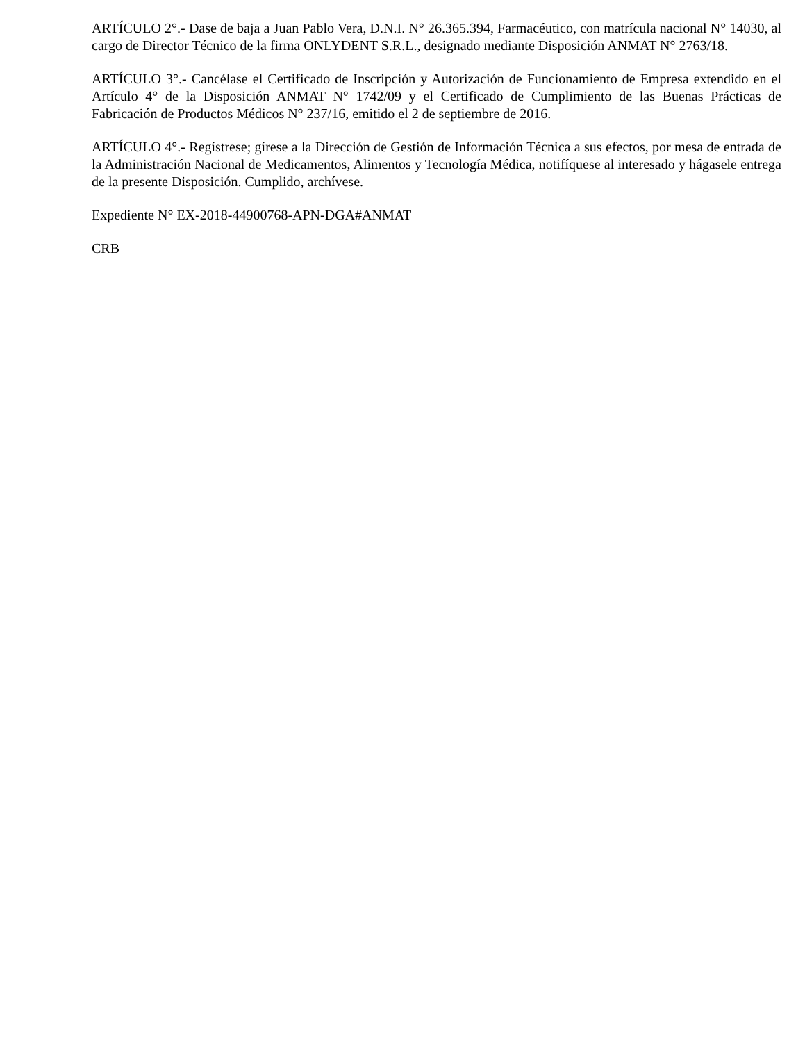ARTÍCULO 2°.- Dase de baja a Juan Pablo Vera, D.N.I. N° 26.365.394, Farmacéutico, con matrícula nacional N° 14030, al cargo de Director Técnico de la firma ONLYDENT S.R.L., designado mediante Disposición ANMAT N° 2763/18.
ARTÍCULO 3°.- Cancélase el Certificado de Inscripción y Autorización de Funcionamiento de Empresa extendido en el Artículo 4° de la Disposición ANMAT N° 1742/09 y el Certificado de Cumplimiento de las Buenas Prácticas de Fabricación de Productos Médicos N° 237/16, emitido el 2 de septiembre de 2016.
ARTÍCULO 4°.- Regístrese; gírese a la Dirección de Gestión de Información Técnica a sus efectos, por mesa de entrada de la Administración Nacional de Medicamentos, Alimentos y Tecnología Médica, notifíquese al interesado y hágasele entrega de la presente Disposición. Cumplido, archívese.
Expediente N° EX-2018-44900768-APN-DGA#ANMAT
CRB